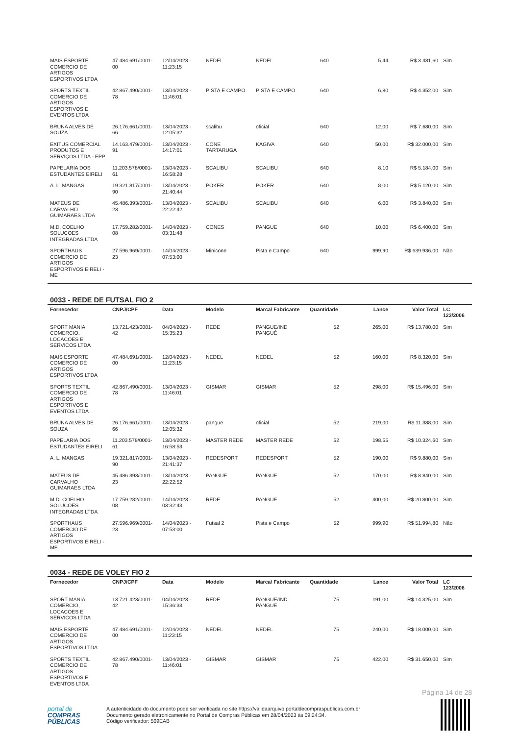| MAIS ESPORTE COMERCIO DE ARTIGOS ESPORTIVOS LTDA | 47.484.691/0001-00 | 12/04/2023 - 11:23:15 | NEDEL | NEDEL | 640 | 5,44 | R$ 3.481,60 | Sim |
| SPORTS TEXTIL COMERCIO DE ARTIGOS ESPORTIVOS E EVENTOS LTDA | 42.867.490/0001-78 | 13/04/2023 - 11:46:01 | PISTA E CAMPO | PISTA E CAMPO | 640 | 6,80 | R$ 4.352,00 | Sim |
| BRUNA ALVES DE SOUZA | 26.176.661/0001-66 | 13/04/2023 - 12:05:32 | scalibu | oficial | 640 | 12,00 | R$ 7.680,00 | Sim |
| EXITUS COMERCIAL PRODUTOS E SERVIÇOS LTDA - EPP | 14.163.479/0001-91 | 13/04/2023 - 14:17:01 | CONE TARTARUGA | KAGIVA | 640 | 50,00 | R$ 32.000,00 | Sim |
| PAPELARIA DOS ESTUDANTES EIRELI | 11.203.578/0001-61 | 13/04/2023 - 16:58:28 | SCALIBU | SCALIBU | 640 | 8,10 | R$ 5.184,00 | Sim |
| A. L. MANGAS | 19.321.817/0001-90 | 13/04/2023 - 21:40:44 | POKER | POKER | 640 | 8,00 | R$ 5.120,00 | Sim |
| MATEUS DE CARVALHO GUIMARAES LTDA | 45.486.393/0001-23 | 13/04/2023 - 22:22:42 | SCALIBU | SCALIBU | 640 | 6,00 | R$ 3.840,00 | Sim |
| M.D. COELHO SOLUCOES INTEGRADAS LTDA | 17.759.282/0001-08 | 14/04/2023 - 03:31:48 | CONES | PANGUE | 640 | 10,00 | R$ 6.400,00 | Sim |
| SPORTHAUS COMERCIO DE ARTIGOS ESPORTIVOS EIRELI - ME | 27.596.969/0001-23 | 14/04/2023 - 07:53:00 | Minicone | Pista e Campo | 640 | 999,90 | R$ 639.936,00 | Não |
0033 - REDE DE FUTSAL FIO 2
| Fornecedor | CNPJ/CPF | Data | Modelo | Marca/ Fabricante | Quantidade | Lance | Valor Total | LC 123/2006 |
| --- | --- | --- | --- | --- | --- | --- | --- | --- |
| SPORT MANIA COMERCIO, LOCACOES E SERVICOS LTDA | 13.721.423/0001-42 | 04/04/2023 - 15:35:23 | REDE | PANGUE/IND PANGUÉ | 52 | 265,00 | R$ 13.780,00 | Sim |
| MAIS ESPORTE COMERCIO DE ARTIGOS ESPORTIVOS LTDA | 47.484.691/0001-00 | 12/04/2023 - 11:23:15 | NEDEL | NEDEL | 52 | 160,00 | R$ 8.320,00 | Sim |
| SPORTS TEXTIL COMERCIO DE ARTIGOS ESPORTIVOS E EVENTOS LTDA | 42.867.490/0001-78 | 13/04/2023 - 11:46:01 | GISMAR | GISMAR | 52 | 298,00 | R$ 15.496,00 | Sim |
| BRUNA ALVES DE SOUZA | 26.176.661/0001-66 | 13/04/2023 - 12:05:32 | pangue | oficial | 52 | 219,00 | R$ 11.388,00 | Sim |
| PAPELARIA DOS ESTUDANTES EIRELI | 11.203.578/0001-61 | 13/04/2023 - 16:58:53 | MASTER REDE | MASTER REDE | 52 | 198,55 | R$ 10.324,60 | Sim |
| A. L. MANGAS | 19.321.817/0001-90 | 13/04/2023 - 21:41:37 | REDESPORT | REDESPORT | 52 | 190,00 | R$ 9.880,00 | Sim |
| MATEUS DE CARVALHO GUIMARAES LTDA | 45.486.393/0001-23 | 13/04/2023 - 22:22:52 | PANGUE | PANGUE | 52 | 170,00 | R$ 8.840,00 | Sim |
| M.D. COELHO SOLUCOES INTEGRADAS LTDA | 17.759.282/0001-08 | 14/04/2023 - 03:32:43 | REDE | PANGUE | 52 | 400,00 | R$ 20.800,00 | Sim |
| SPORTHAUS COMERCIO DE ARTIGOS ESPORTIVOS EIRELI - ME | 27.596.969/0001-23 | 14/04/2023 - 07:53:00 | Futsal 2 | Pista e Campo | 52 | 999,90 | R$ 51.994,80 | Não |
0034 - REDE DE VOLEY FIO 2
| Fornecedor | CNPJ/CPF | Data | Modelo | Marca/ Fabricante | Quantidade | Lance | Valor Total | LC 123/2006 |
| --- | --- | --- | --- | --- | --- | --- | --- | --- |
| SPORT MANIA COMERCIO, LOCACOES E SERVICOS LTDA | 13.721.423/0001-42 | 04/04/2023 - 15:36:33 | REDE | PANGUE/IND PANGUÉ | 75 | 191,00 | R$ 14.325,00 | Sim |
| MAIS ESPORTE COMERCIO DE ARTIGOS ESPORTIVOS LTDA | 47.484.691/0001-00 | 12/04/2023 - 11:23:15 | NEDEL | NEDEL | 75 | 240,00 | R$ 18.000,00 | Sim |
| SPORTS TEXTIL COMERCIO DE ARTIGOS ESPORTIVOS E EVENTOS LTDA | 42.867.490/0001-78 | 13/04/2023 - 11:46:01 | GISMAR | GISMAR | 75 | 422,00 | R$ 31.650,00 | Sim |
Página 14 de 28
portal de
COMPRAS
PÚBLICAS
A autenticidade do documento pode ser verificada no site https://validaarquivo.portaldecompraspublicas.com.br
Documento gerado eletronicamente no Portal de Compras Públicas em 28/04/2023 às 09:24:34.
Código verificador: 509EAB